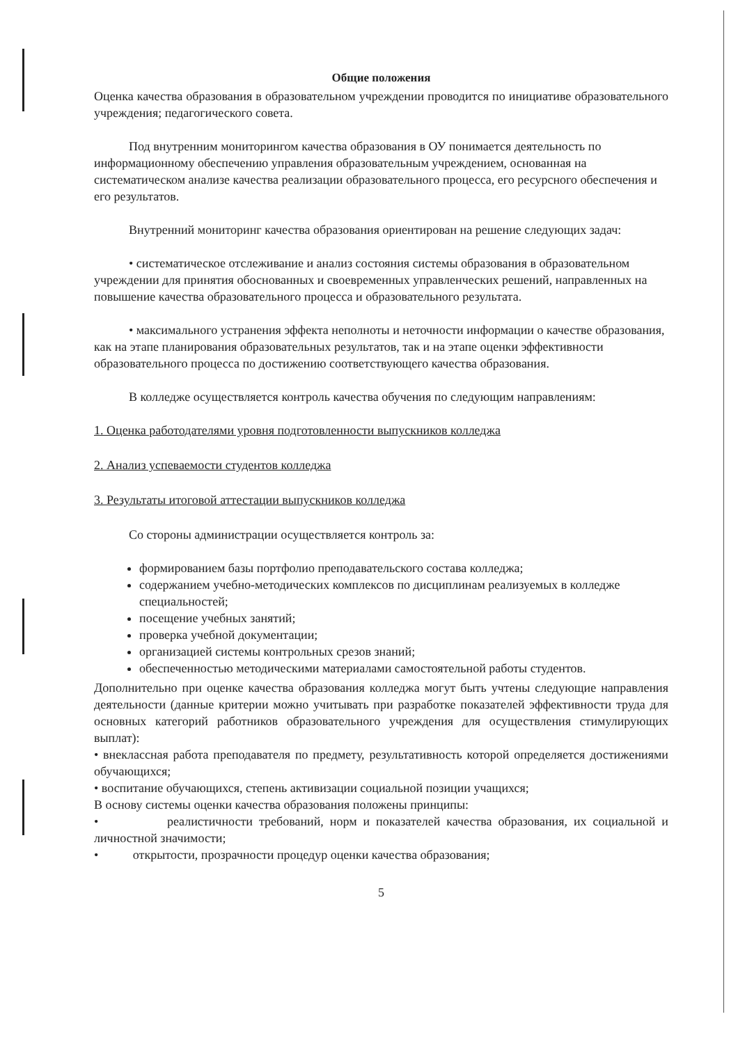Общие положения
Оценка качества образования в образовательном учреждении проводится по инициативе образовательного учреждения; педагогического совета.
Под внутренним мониторингом качества образования в ОУ понимается деятельность по информационному обеспечению управления образовательным учреждением, основанная на систематическом анализе качества реализации образовательного процесса, его ресурсного обеспечения и его результатов.
Внутренний мониторинг качества образования ориентирован на решение следующих задач:
• систематическое отслеживание и анализ состояния системы образования в образовательном учреждении для принятия обоснованных и своевременных управленческих решений, направленных на повышение качества образовательного процесса и образовательного результата.
• максимального устранения эффекта неполноты и неточности информации о качестве образования, как на этапе планирования образовательных результатов, так и на этапе оценки эффективности образовательного процесса по достижению соответствующего качества образования.
В колледже осуществляется контроль качества обучения по следующим направлениям:
1. Оценка работодателями уровня подготовленности выпускников колледжа
2. Анализ успеваемости студентов колледжа
3. Результаты итоговой аттестации выпускников колледжа
Со стороны администрации осуществляется контроль за:
формированием базы портфолио преподавательского состава колледжа;
содержанием учебно-методических комплексов по дисциплинам реализуемых в колледже специальностей;
посещение учебных занятий;
проверка учебной документации;
организацией системы контрольных срезов знаний;
обеспеченностью методическими материалами самостоятельной работы студентов.
Дополнительно при оценке качества образования колледжа могут быть учтены следующие направления деятельности (данные критерии можно учитывать при разработке показателей эффективности труда для основных категорий работников образовательного учреждения для осуществления стимулирующих выплат):
• внеклассная работа преподавателя по предмету, результативность которой определяется достижениями обучающихся;
• воспитание обучающихся, степень активизации социальной позиции учащихся;
В основу системы оценки качества образования положены принципы:
• реалистичности требований, норм и показателей качества образования, их социальной и личностной значимости;
• открытости, прозрачности процедур оценки качества образования;
5